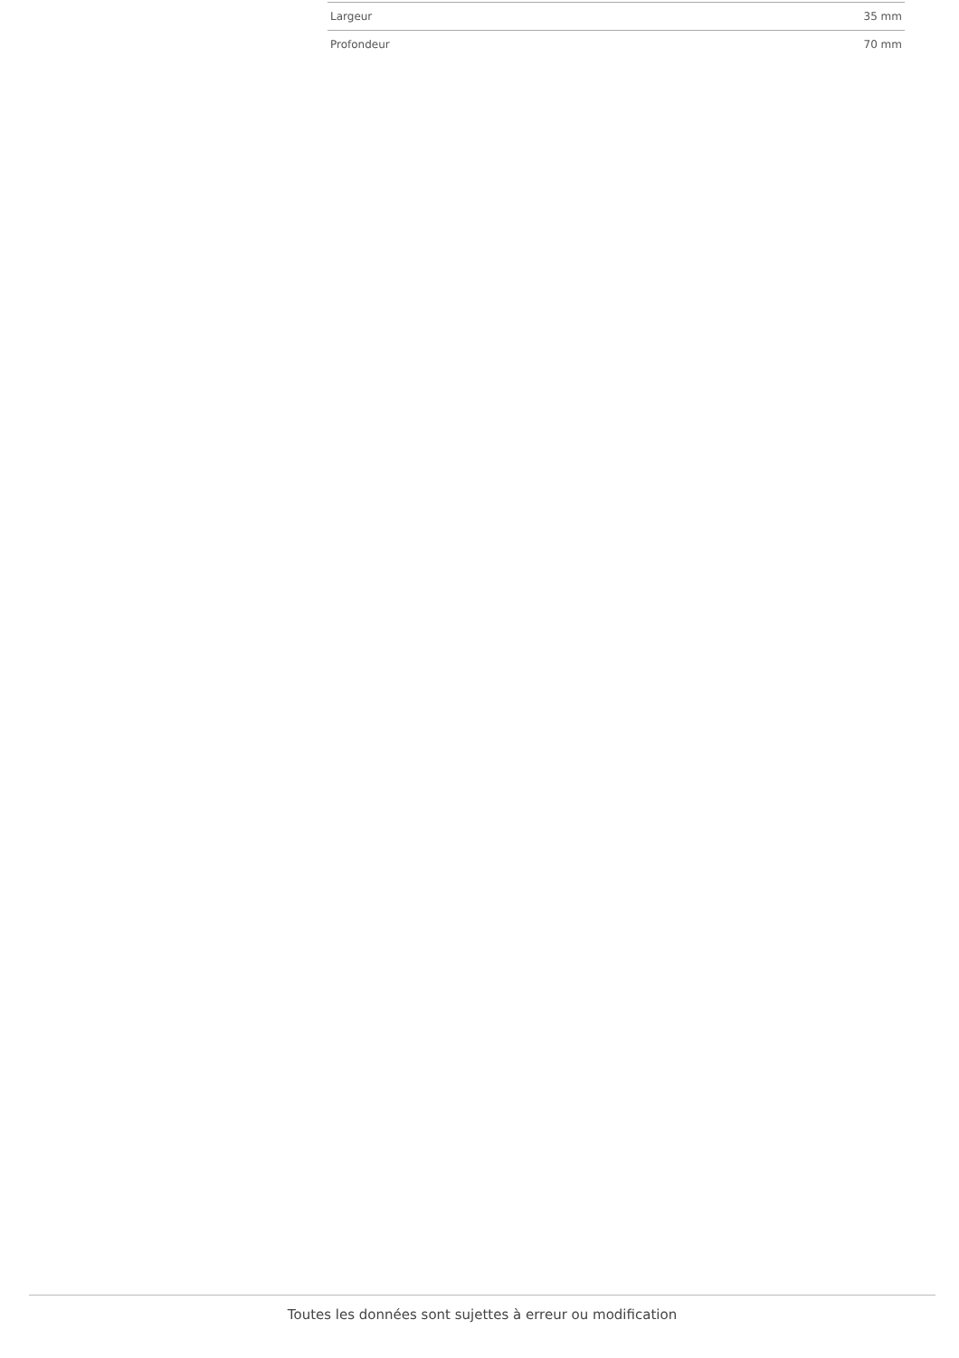| Largeur | 35 mm |
| Profondeur | 70 mm |
Toutes les données sont sujettes à erreur ou modification